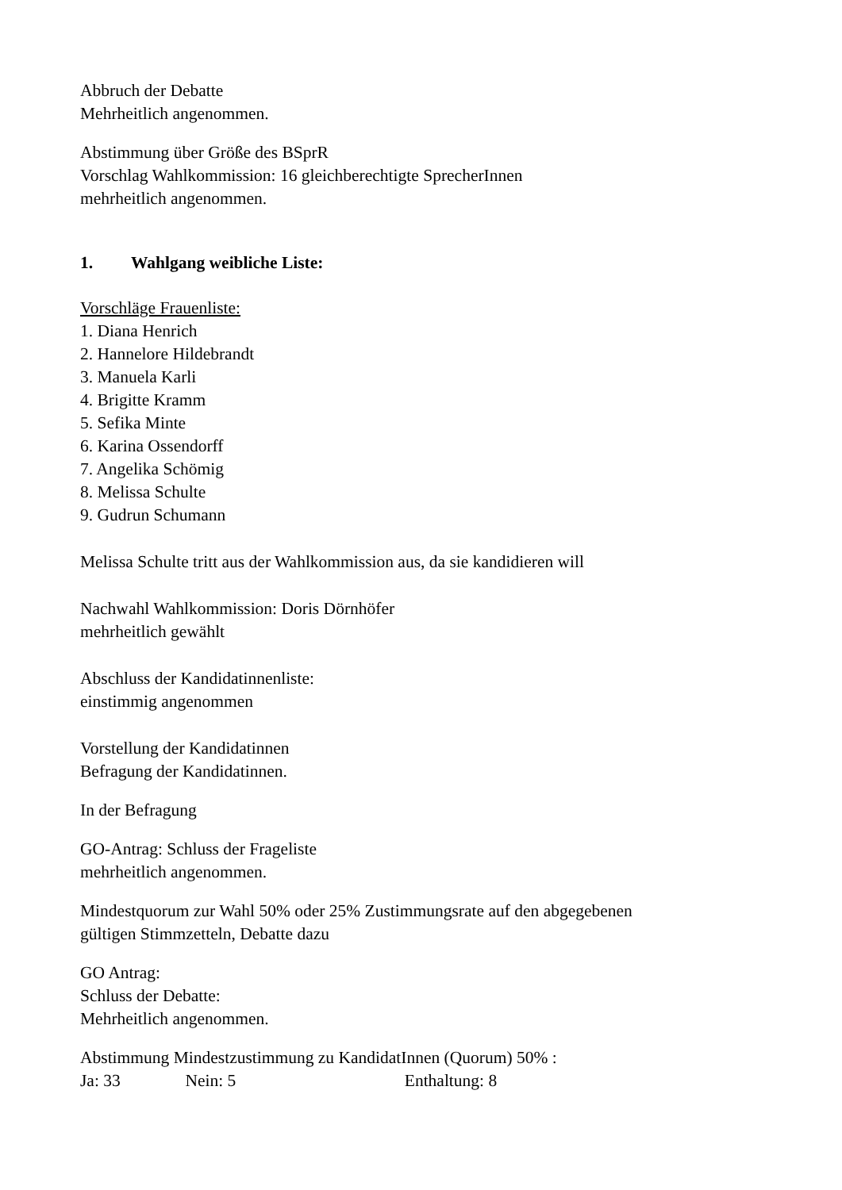Abbruch der Debatte
Mehrheitlich angenommen.
Abstimmung über Größe des BSprR
Vorschlag Wahlkommission: 16 gleichberechtigte SprecherInnen
mehrheitlich angenommen.
1. Wahlgang weibliche Liste:
Vorschläge Frauenliste:
1. Diana Henrich
2. Hannelore Hildebrandt
3. Manuela Karli
4. Brigitte Kramm
5. Sefika Minte
6. Karina Ossendorff
7. Angelika Schömig
8. Melissa Schulte
9. Gudrun Schumann
Melissa Schulte tritt aus der Wahlkommission aus, da sie kandidieren will
Nachwahl Wahlkommission: Doris Dörnhöfer
mehrheitlich gewählt
Abschluss der Kandidatinnenliste:
einstimmig angenommen
Vorstellung der Kandidatinnen
Befragung der Kandidatinnen.
In der Befragung
GO-Antrag: Schluss der Frageliste
mehrheitlich angenommen.
Mindestquorum zur Wahl 50% oder 25% Zustimmungsrate auf den abgegebenen
gültigen Stimmzetteln, Debatte dazu
GO Antrag:
Schluss der Debatte:
Mehrheitlich angenommen.
Abstimmung Mindestzustimmung zu KandidatInnen (Quorum) 50% :
Ja: 33 Nein: 5 Enthaltung: 8